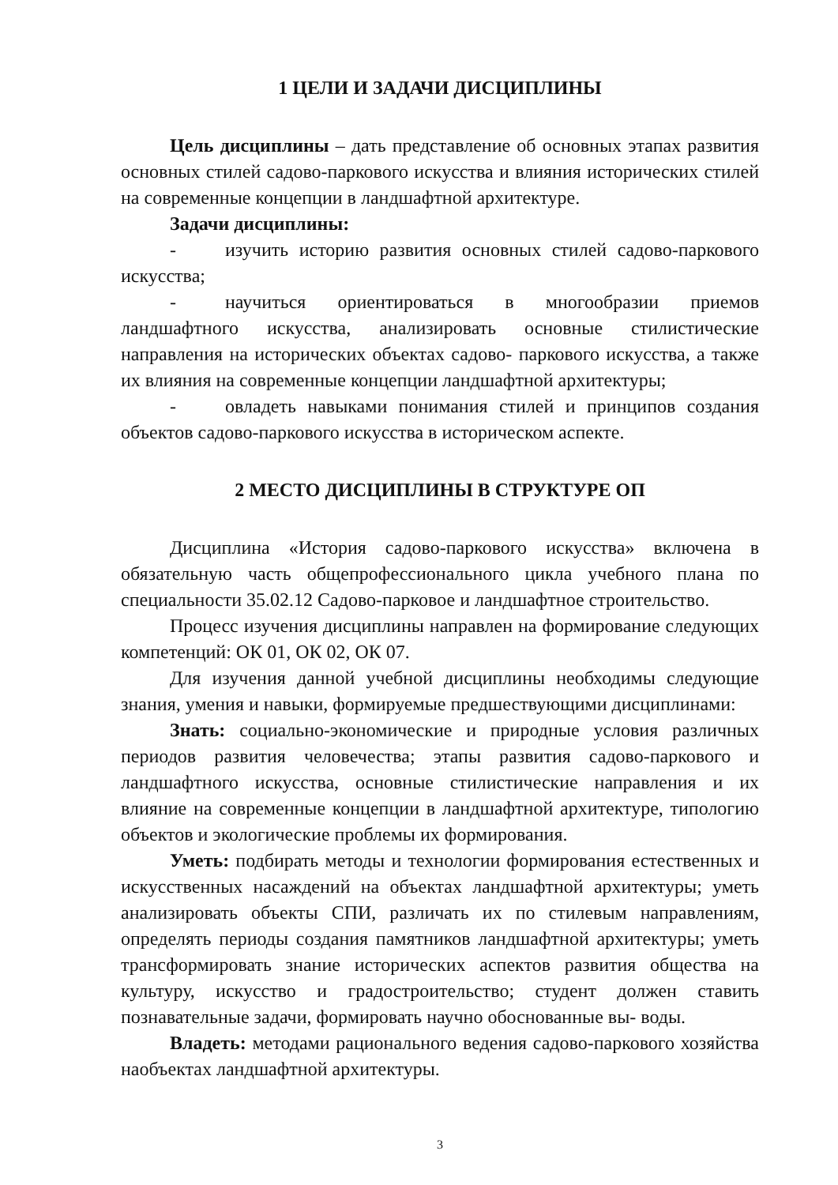1 ЦЕЛИ И ЗАДАЧИ ДИСЦИПЛИНЫ
Цель дисциплины – дать представление об основных этапах развития основных стилей садово-паркового искусства и влияния исторических стилей на современные концепции в ландшафтной архитектуре.
Задачи дисциплины:
- изучить историю развития основных стилей садово-паркового искусства;
- научиться ориентироваться в многообразии приемов ландшафтного искусства, анализировать основные стилистические направления на исторических объектах садово- паркового искусства, а также их влияния на современные концепции ландшафтной архитектуры;
- овладеть навыками понимания стилей и принципов создания объектов садово-паркового искусства в историческом аспекте.
2 МЕСТО ДИСЦИПЛИНЫ В СТРУКТУРЕ ОП
Дисциплина «История садово-паркового искусства» включена в обязательную часть общепрофессионального цикла учебного плана по специальности 35.02.12 Садово-парковое и ландшафтное строительство.
Процесс изучения дисциплины направлен на формирование следующих компетенций: ОК 01, ОК 02, ОК 07.
Для изучения данной учебной дисциплины необходимы следующие знания, умения и навыки, формируемые предшествующими дисциплинами:
Знать: социально-экономические и природные условия различных периодов развития человечества; этапы развития садово-паркового и ландшафтного искусства, основные стилистические направления и их влияние на современные концепции в ландшафтной архитектуре, типологию объектов и экологические проблемы их формирования.
Уметь: подбирать методы и технологии формирования естественных и искусственных насаждений на объектах ландшафтной архитектуры; уметь анализировать объекты СПИ, различать их по стилевым направлениям, определять периоды создания памятников ландшафтной архитектуры; уметь трансформировать знание исторических аспектов развития общества на культуру, искусство и градостроительство; студент должен ставить познавательные задачи, формировать научно обоснованные вы- воды.
Владеть: методами рационального ведения садово-паркового хозяйства наобъектах ландшафтной архитектуры.
3